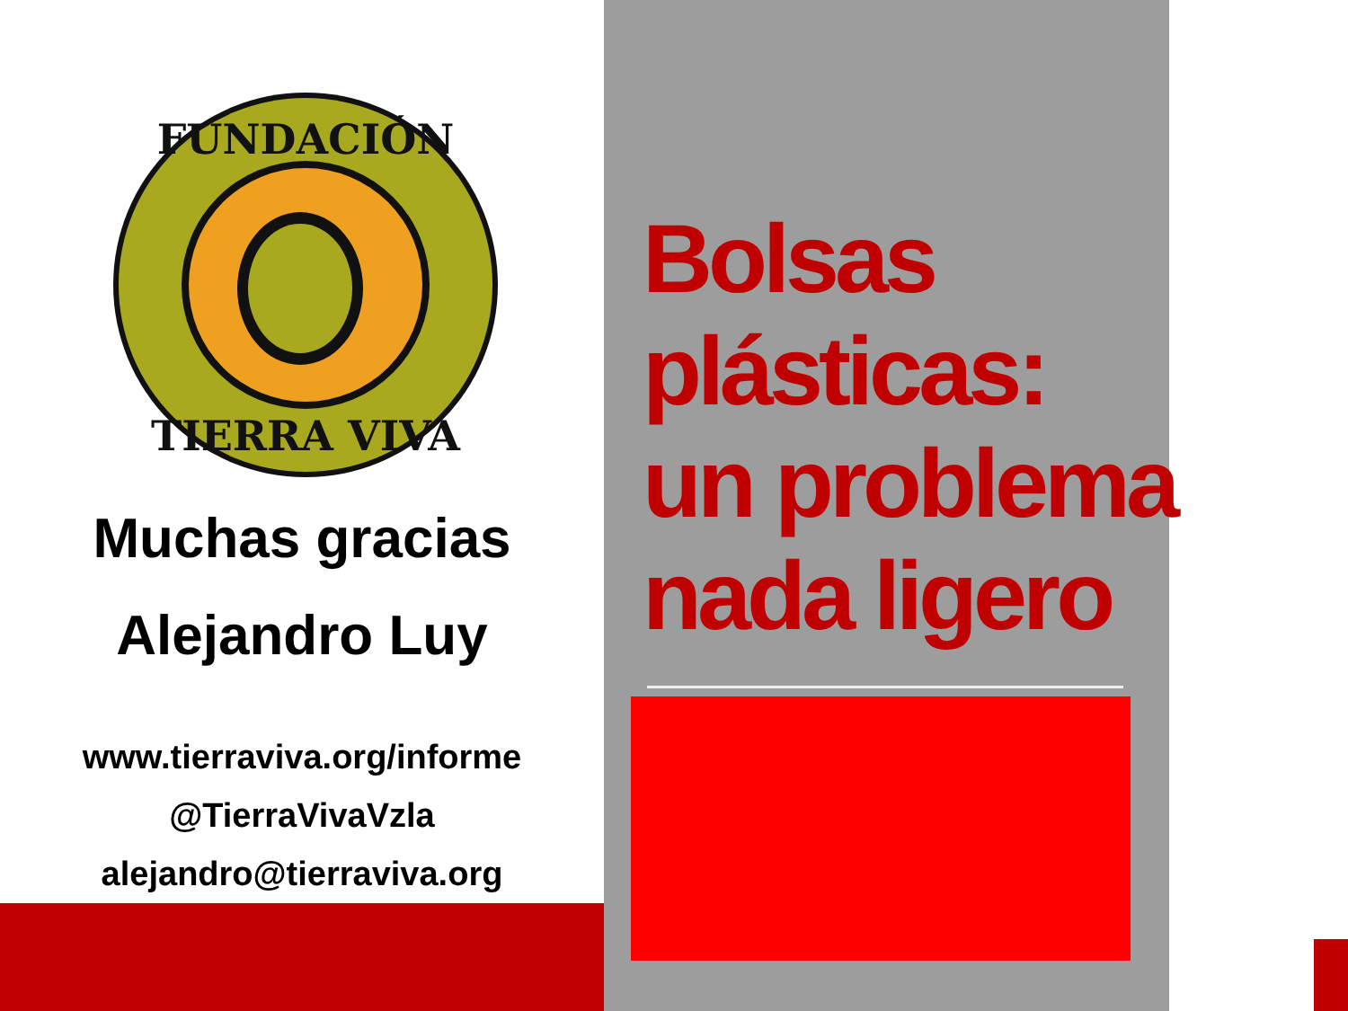FUNDACIÓN
TIERRA VIVA
Muchas gracias
Alejandro Luy
www.tierraviva.org/informe
@TierraVivaVzla
alejandro@tierraviva.org
Bolsas
plásticas:
un problema
nada ligero